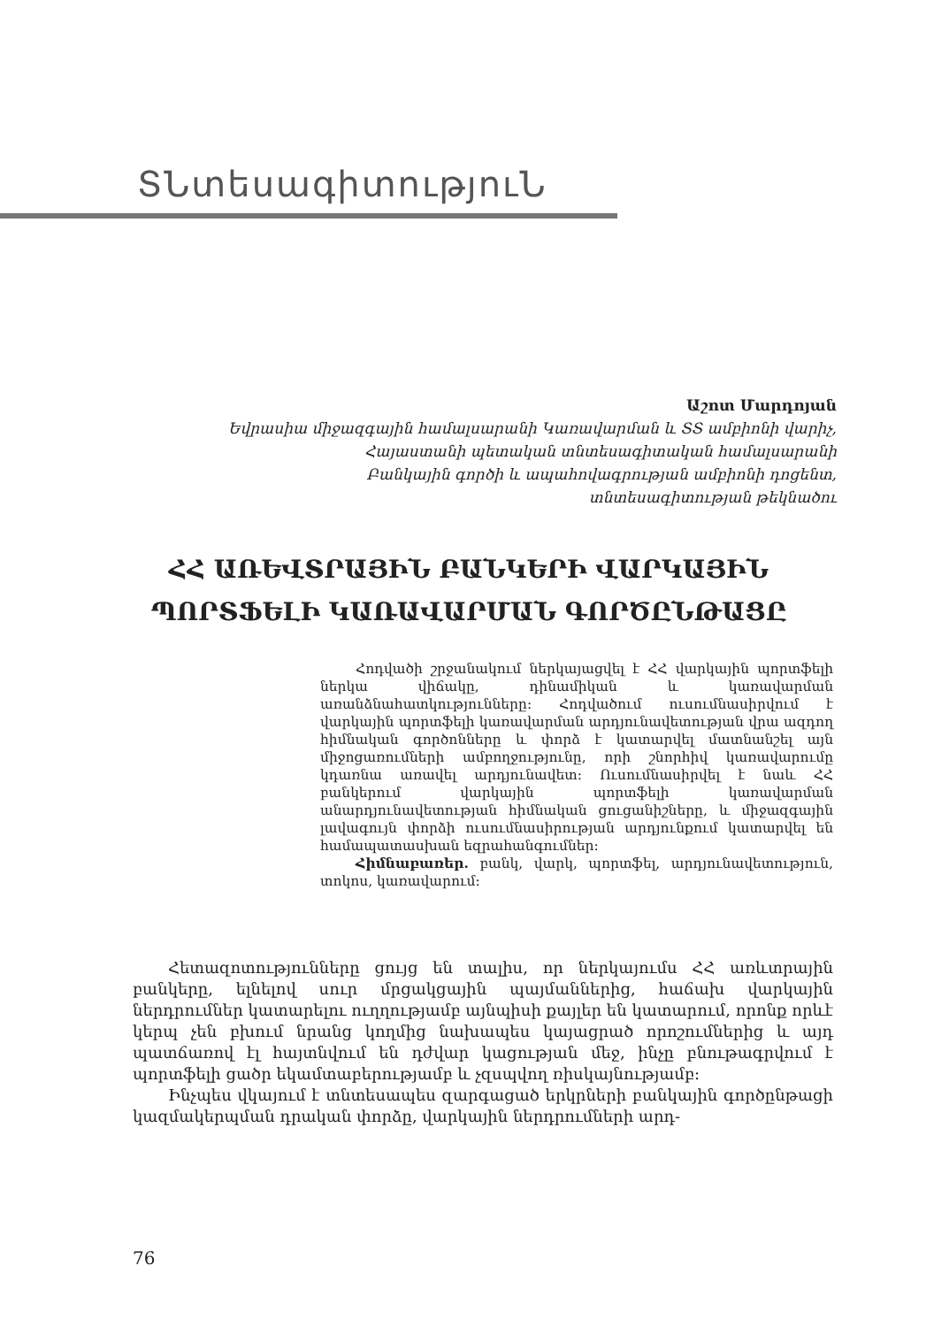ՏՆտեսագիտություՆ
Աշոտ Մարդոյան
Եվրասիա միջազգային համալսարանի Կառավարման և ՏՏ ամբիոնի վարիչ,
Հայաստանի պետական տնտեսագիտական համալսարանի
Բանկային գործի և ապահովագրության ամբիոնի դոցենտ,
տնտեսագիտության թեկնածու
ՀՀ ԱՌԵՎՏՐԱՅԻՆ ԲԱՆԿԵՐԻ ՎԱՐԿԱՅԻՆ
ՊՈՐՏՖԵԼԻ ԿԱՌԱՎԱՐՄԱՆ ԳՈՐԾԸՆԹԱՑԸ
Հոդվածի շրջանակում ներկայացվել է ՀՀ վարկային պորտֆելի ներկա վիճակը, դինամիկան և կառավարման առանձնահատկությունները: Հոդվածում ուսումնասիրվում է վարկային պորտֆելի կառավարման արդյունավետության վրա ազդող հիմնական գործոնները և փորձ է կատարվել մատնանշել այն միջոցառումների ամբողջությունը, որի շնորհիվ կառավարումը կդառնա առավել արդյունավետ: Ուսումնասիրվել է նաև ՀՀ բանկերում վարկային պորտֆելի կառավարման անարդյունավետության հիմնական ցուցանիշները, և միջազգային լավագույն փորձի ուսումնասիրության արդյունքում կատարվել են համապատասխան եզրահանգումներ:
Հիմնաբառեր. բանկ, վարկ, պորտֆել, արդյունավետություն, տոկոս, կառավարում:
Հետազոտությունները ցույց են տալիս, որ ներկայումս ՀՀ առևտրային բանկերը, ելնելով սուր մրցակցային պայմաններից, հաճախ վարկային ներդրումներ կատարելու ուղղությամբ այնպիսի քայլեր են կատարում, որոնք որևէ կերպ չեն բխում նրանց կողմից նախապես կայացրած որոշումներից և այդ պատճառով էլ հայտնվում են դժվար կացության մեջ, ինչը բնութագրվում է պորտֆելի ցածր եկամտաբերությամբ և չզսպվող ռիսկայնությամբ:
Ինչպես վկայում է տնտեսապես զարգացած երկրների բանկային գործընթացի կազմակերպման դրական փորձը, վարկային ներդրումների արդ-
76